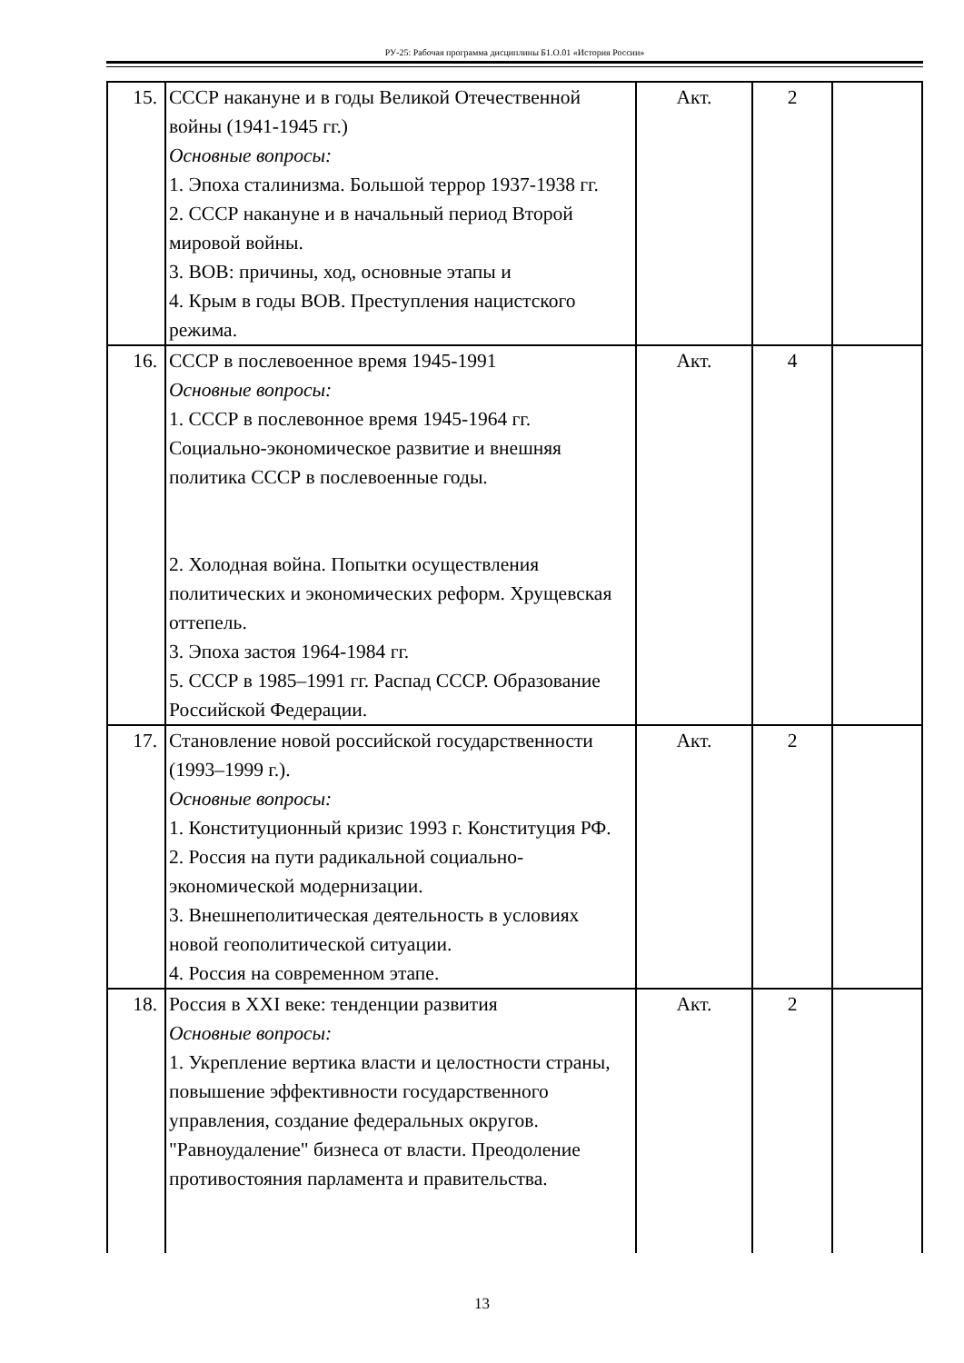РУ-25: Рабочая программа дисциплины Б1.О.01 «История России»
| 15. | СССР накануне и в годы Великой Отечественной войны (1941-1945 гг.) Основные вопросы: 1. Эпоха сталинизма. Большой террор 1937-1938 гг. 2. СССР накануне и в начальный период Второй мировой войны. 3. ВОВ: причины, ход, основные этапы и 4. Крым в годы ВОВ. Преступления нацистского режима. | Акт. | 2 | |
| 16. | СССР в послевоенное время 1945-1991 Основные вопросы: 1. СССР в послевонное время 1945-1964 гг. Социально-экономическое развитие и внешняя политика СССР в послевоенные годы. 2. Холодная война. Попытки осуществления политических и экономических реформ. Хрущевская оттепель. 3. Эпоха застоя 1964-1984 гг. 5. СССР в 1985–1991 гг. Распад СССР. Образование Российской Федерации. | Акт. | 4 | |
| 17. | Становление новой российской государственности (1993–1999 г.). Основные вопросы: 1. Конституционный кризис 1993 г. Конституция РФ. 2. Россия на пути радикальной социально-экономической модернизации. 3. Внешнеполитическая деятельность в условиях новой геополитической ситуации. 4. Россия на современном этапе. | Акт. | 2 | |
| 18. | Россия в XXI веке: тенденции развития Основные вопросы: 1. Укрепление вертика власти и целостности страны, повышение эффективности государственного управления, создание федеральных округов. "Равноудаление" бизнеса от власти. Преодоление противостояния парламента и правительства. | Акт. | 2 | |
13